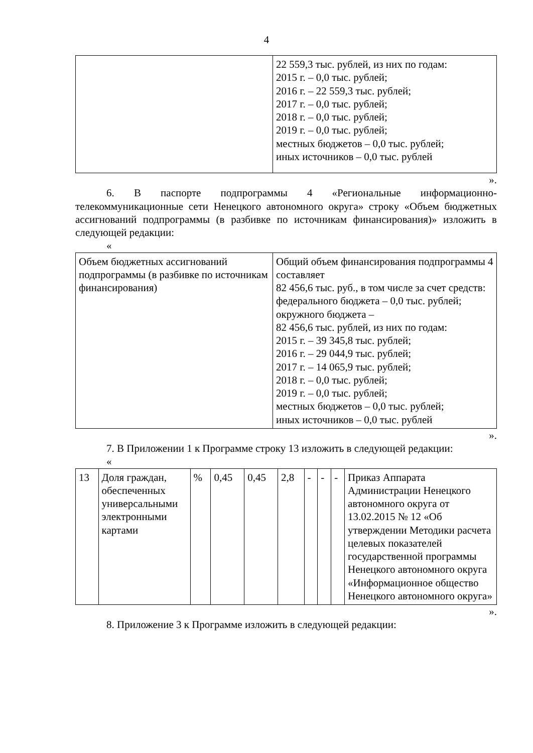4
| | 22 559,3 тыс. рублей, из них по годам: 2015 г. – 0,0 тыс. рублей; 2016 г. – 22 559,3 тыс. рублей; 2017 г. – 0,0 тыс. рублей; 2018 г. – 0,0 тыс. рублей; 2019 г. – 0,0 тыс. рублей; местных бюджетов – 0,0 тыс. рублей; иных источников – 0,0 тыс. рублей |
».
6. В паспорте подпрограммы 4 «Региональные информационно-телекоммуникационные сети Ненецкого автономного округа» строку «Объем бюджетных ассигнований подпрограммы (в разбивке по источникам финансирования)» изложить в следующей редакции:
«
| Объем бюджетных ассигнований подпрограммы (в разбивке по источникам финансирования) | Общий объем финансирования подпрограммы 4 составляет 82 456,6 тыс. руб., в том числе за счет средств: федерального бюджета – 0,0 тыс. рублей; окружного бюджета – 82 456,6 тыс. рублей, из них по годам: 2015 г. – 39 345,8 тыс. рублей; 2016 г. – 29 044,9 тыс. рублей; 2017 г. – 14 065,9 тыс. рублей; 2018 г. – 0,0 тыс. рублей; 2019 г. – 0,0 тыс. рублей; местных бюджетов – 0,0 тыс. рублей; иных источников – 0,0 тыс. рублей |
».
7. В Приложении 1 к Программе строку 13 изложить в следующей редакции:
«
| 13 | Доля граждан, обеспеченных универсальными электронными картами | % | 0,45 | 0,45 | 2,8 | - | - | - | Приказ Аппарата Администрации Ненецкого автономного округа от 13.02.2015 № 12 «Об утверждении Методики расчета целевых показателей государственной программы Ненецкого автономного округа «Информационное общество Ненецкого автономного округа» |
».
8. Приложение 3 к Программе изложить в следующей редакции: